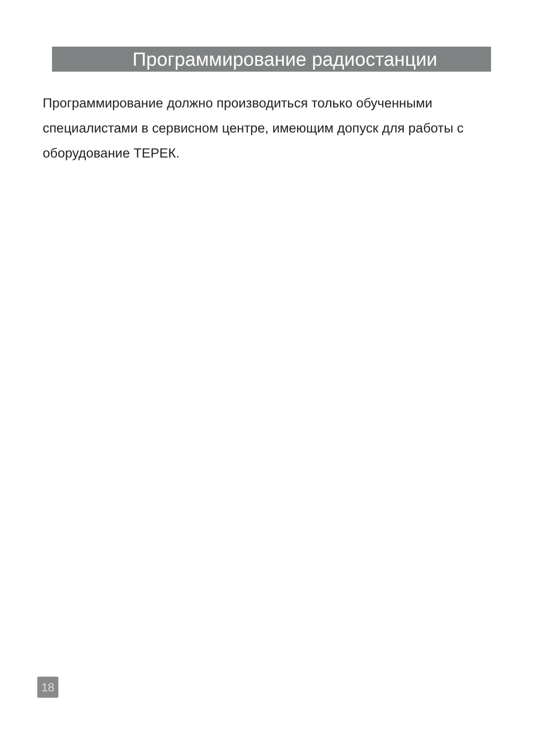Программирование радиостанции
Программирование должно производиться только обученными специалистами в сервисном центре, имеющим допуск для работы с оборудование ТЕРЕК.
18